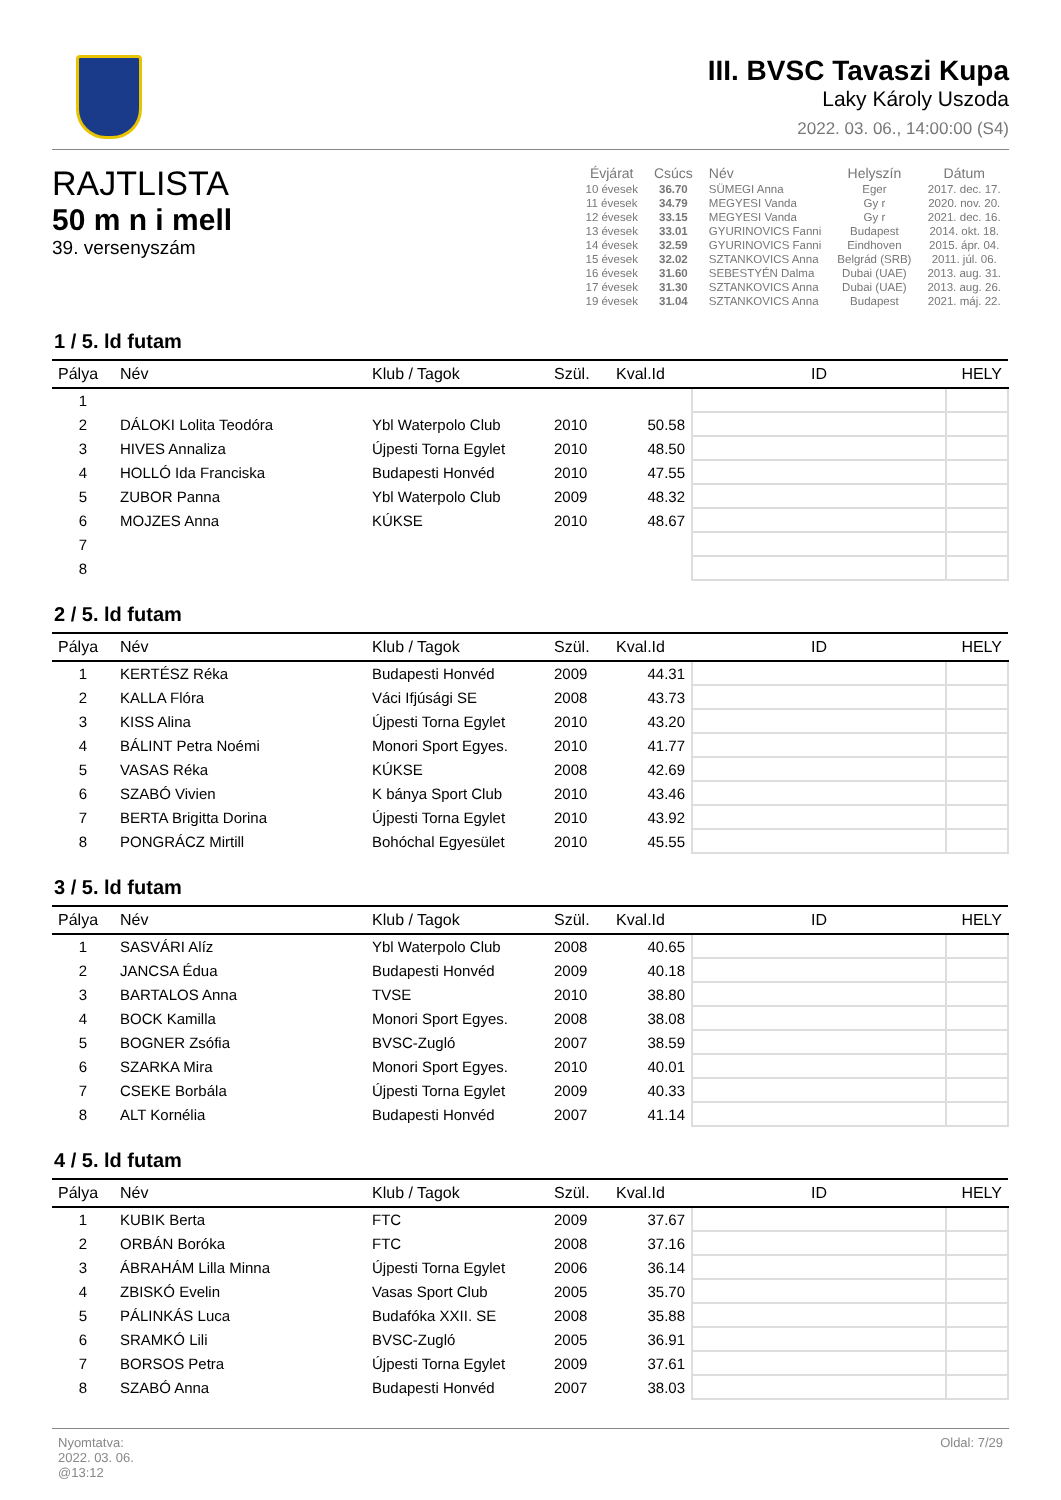III. BVSC Tavaszi Kupa
Laky Károly Uszoda
2022. 03. 06., 14:00:00 (S4)
RAJTLISTA
50 m n i mell
39. versenyszám
| Évjárat | Csúcs | Név | Helyszín | Dátum |
| --- | --- | --- | --- | --- |
| 10 évesek | 36.70 | SÜMEGI Anna | Eger | 2017. dec. 17. |
| 11 évesek | 34.79 | MEGYESI Vanda | Gy r | 2020. nov. 20. |
| 12 évesek | 33.15 | MEGYESI Vanda | Gy r | 2021. dec. 16. |
| 13 évesek | 33.01 | GYURINOVICS Fanni | Budapest | 2014. okt. 18. |
| 14 évesek | 32.59 | GYURINOVICS Fanni | Eindhoven | 2015. ápr. 04. |
| 15 évesek | 32.02 | SZTANKOVICS Anna | Belgrád (SRB) | 2011. júl. 06. |
| 16 évesek | 31.60 | SEBESTYÉN Dalma | Dubai (UAE) | 2013. aug. 31. |
| 17 évesek | 31.30 | SZTANKOVICS Anna | Dubai (UAE) | 2013. aug. 26. |
| 19 évesek | 31.04 | SZTANKOVICS Anna | Budapest | 2021. máj. 22. |
1 / 5. ld futam
| Pálya | Név | Klub / Tagok | Szül. | Kval.Id | ID | HELY |
| --- | --- | --- | --- | --- | --- | --- |
| 1 | | | | | | |
| 2 | DÁLOKI Lolita Teodóra | Ybl Waterpolo Club | 2010 | 50.58 | | |
| 3 | HIVES Annaliza | Újpesti Torna Egylet | 2010 | 48.50 | | |
| 4 | HOLLÓ Ida Franciska | Budapesti Honvéd | 2010 | 47.55 | | |
| 5 | ZUBOR Panna | Ybl Waterpolo Club | 2009 | 48.32 | | |
| 6 | MOJZES Anna | KÚKSE | 2010 | 48.67 | | |
| 7 | | | | | | |
| 8 | | | | | | |
2 / 5. ld futam
| Pálya | Név | Klub / Tagok | Szül. | Kval.Id | ID | HELY |
| --- | --- | --- | --- | --- | --- | --- |
| 1 | KERTÉSZ Réka | Budapesti Honvéd | 2009 | 44.31 | | |
| 2 | KALLA Flóra | Váci Ifjúsági SE | 2008 | 43.73 | | |
| 3 | KISS Alina | Újpesti Torna Egylet | 2010 | 43.20 | | |
| 4 | BÁLINT Petra Noémi | Monori Sport Egyes. | 2010 | 41.77 | | |
| 5 | VASAS Réka | KÚKSE | 2008 | 42.69 | | |
| 6 | SZABÓ Vivien | K bánya Sport Club | 2010 | 43.46 | | |
| 7 | BERTA Brigitta Dorina | Újpesti Torna Egylet | 2010 | 43.92 | | |
| 8 | PONGRÁCZ Mirtill | Bohóchal Egyesület | 2010 | 45.55 | | |
3 / 5. ld futam
| Pálya | Név | Klub / Tagok | Szül. | Kval.Id | ID | HELY |
| --- | --- | --- | --- | --- | --- | --- |
| 1 | SASVÁRI Alíz | Ybl Waterpolo Club | 2008 | 40.65 | | |
| 2 | JANCSA Édua | Budapesti Honvéd | 2009 | 40.18 | | |
| 3 | BARTALOS Anna | TVSE | 2010 | 38.80 | | |
| 4 | BOCK Kamilla | Monori Sport Egyes. | 2008 | 38.08 | | |
| 5 | BOGNER Zsófia | BVSC-Zugló | 2007 | 38.59 | | |
| 6 | SZARKA Mira | Monori Sport Egyes. | 2010 | 40.01 | | |
| 7 | CSEKE Borbála | Újpesti Torna Egylet | 2009 | 40.33 | | |
| 8 | ALT Kornélia | Budapesti Honvéd | 2007 | 41.14 | | |
4 / 5. ld futam
| Pálya | Név | Klub / Tagok | Szül. | Kval.Id | ID | HELY |
| --- | --- | --- | --- | --- | --- | --- |
| 1 | KUBIK Berta | FTC | 2009 | 37.67 | | |
| 2 | ORBÁN Boróka | FTC | 2008 | 37.16 | | |
| 3 | ÁBRAHÁM Lilla Minna | Újpesti Torna Egylet | 2006 | 36.14 | | |
| 4 | ZBISKÓ Evelin | Vasas Sport Club | 2005 | 35.70 | | |
| 5 | PÁLINKÁS Luca | Budafóka XXII. SE | 2008 | 35.88 | | |
| 6 | SRAMKÓ Lili | BVSC-Zugló | 2005 | 36.91 | | |
| 7 | BORSOS Petra | Újpesti Torna Egylet | 2009 | 37.61 | | |
| 8 | SZABÓ Anna | Budapesti Honvéd | 2007 | 38.03 | | |
Nyomtatva:
2022. 03. 06.
@13:12
Oldal: 7/29